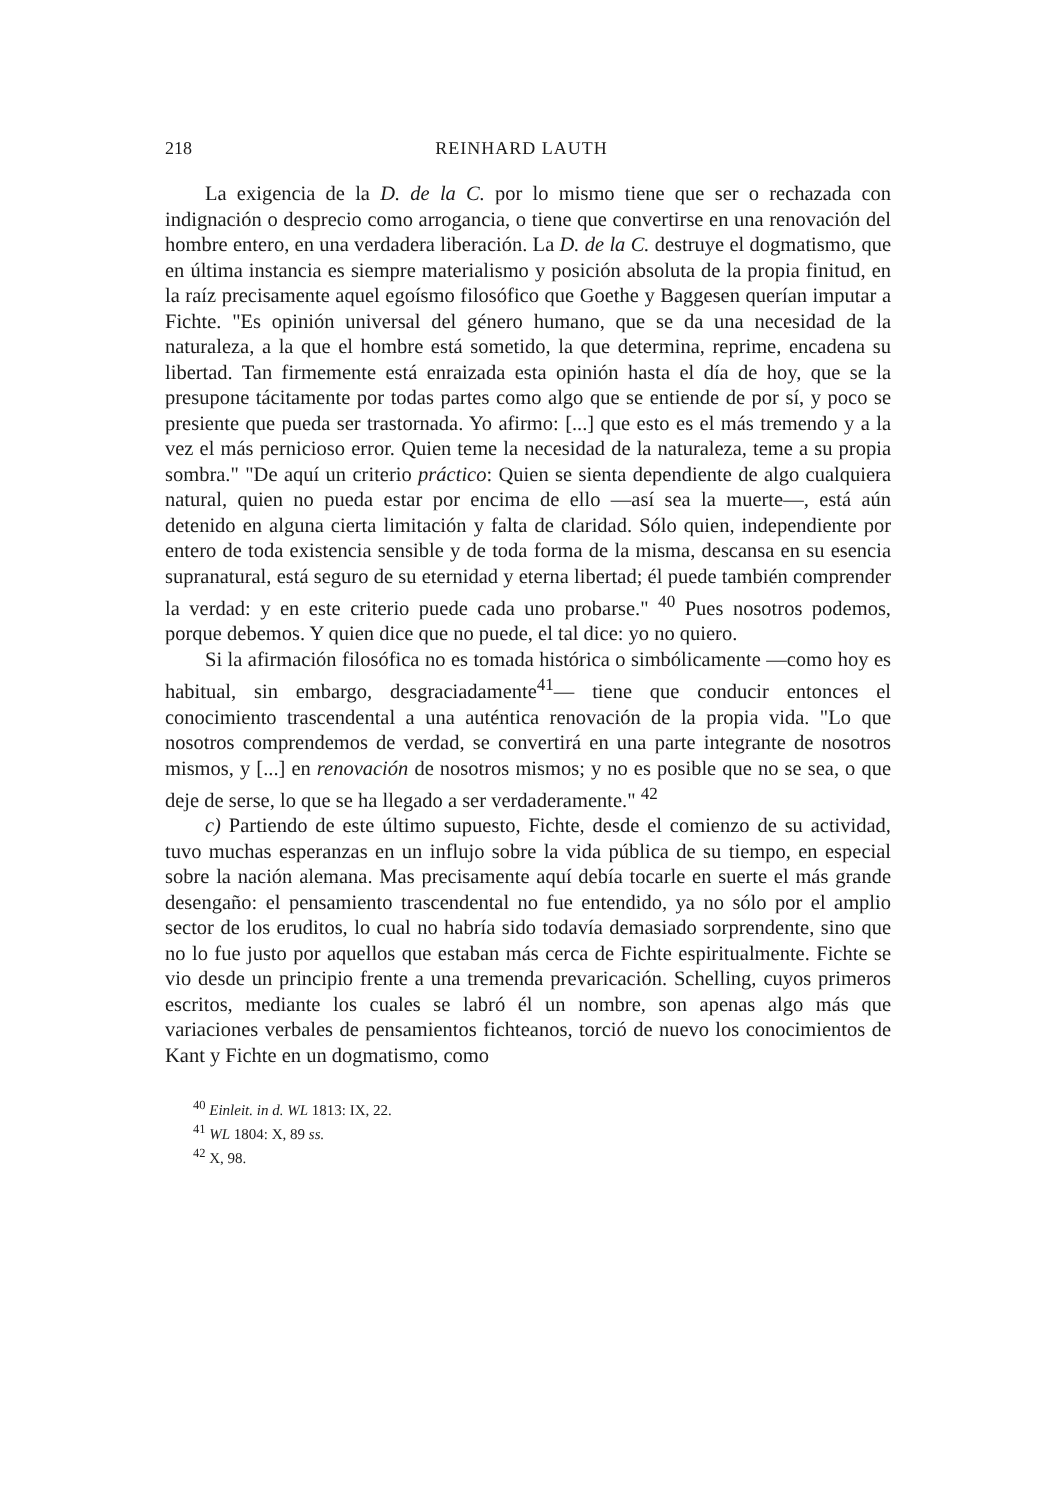218 REINHARD LAUTH
La exigencia de la D. de la C. por lo mismo tiene que ser o rechazada con indignación o desprecio como arrogancia, o tiene que convertirse en una renovación del hombre entero, en una verdadera liberación. La D. de la C. destruye el dogmatismo, que en última instancia es siempre materialismo y posición absoluta de la propia finitud, en la raíz precisamente aquel egoísmo filosófico que Goethe y Baggesen querían imputar a Fichte. "Es opinión universal del género humano, que se da una necesidad de la naturaleza, a la que el hombre está sometido, la que determina, reprime, encadena su libertad. Tan firmemente está enraizada esta opinión hasta el día de hoy, que se la presupone tácitamente por todas partes como algo que se entiende de por sí, y poco se presiente que pueda ser trastornada. Yo afirmo: [...] que esto es el más tremendo y a la vez el más pernicioso error. Quien teme la necesidad de la naturaleza, teme a su propia sombra." "De aquí un criterio práctico: Quien se sienta dependiente de algo cualquiera natural, quien no pueda estar por encima de ello —así sea la muerte—, está aún detenido en alguna cierta limitación y falta de claridad. Sólo quien, independiente por entero de toda existencia sensible y de toda forma de la misma, descansa en su esencia supranatural, está seguro de su eternidad y eterna libertad; él puede también comprender la verdad: y en este criterio puede cada uno probarse." <sup>40</sup> Pues nosotros podemos, porque debemos. Y quien dice que no puede, el tal dice: yo no quiero.
Si la afirmación filosófica no es tomada histórica o simbólicamente —como hoy es habitual, sin embargo, desgraciadamente<sup>41</sup>— tiene que conducir entonces el conocimiento trascendental a una auténtica renovación de la propia vida. "Lo que nosotros comprendemos de verdad, se convertirá en una parte integrante de nosotros mismos, y [...] en renovación de nosotros mismos; y no es posible que no se sea, o que deje de serse, lo que se ha llegado a ser verdaderamente." <sup>42</sup>
c) Partiendo de este último supuesto, Fichte, desde el comienzo de su actividad, tuvo muchas esperanzas en un influjo sobre la vida pública de su tiempo, en especial sobre la nación alemana. Mas precisamente aquí debía tocarle en suerte el más grande desengaño: el pensamiento trascendental no fue entendido, ya no sólo por el amplio sector de los eruditos, lo cual no habría sido todavía demasiado sorprendente, sino que no lo fue justo por aquellos que estaban más cerca de Fichte espiritualmente. Fichte se vio desde un principio frente a una tremenda prevaricación. Schelling, cuyos primeros escritos, mediante los cuales se labró él un nombre, son apenas algo más que variaciones verbales de pensamientos fichteanos, torció de nuevo los conocimientos de Kant y Fichte en un dogmatismo, como
<sup>40</sup> Einleit. in d. WL 1813: IX, 22.
<sup>41</sup> WL 1804: X, 89 ss.
<sup>42</sup> X, 98.